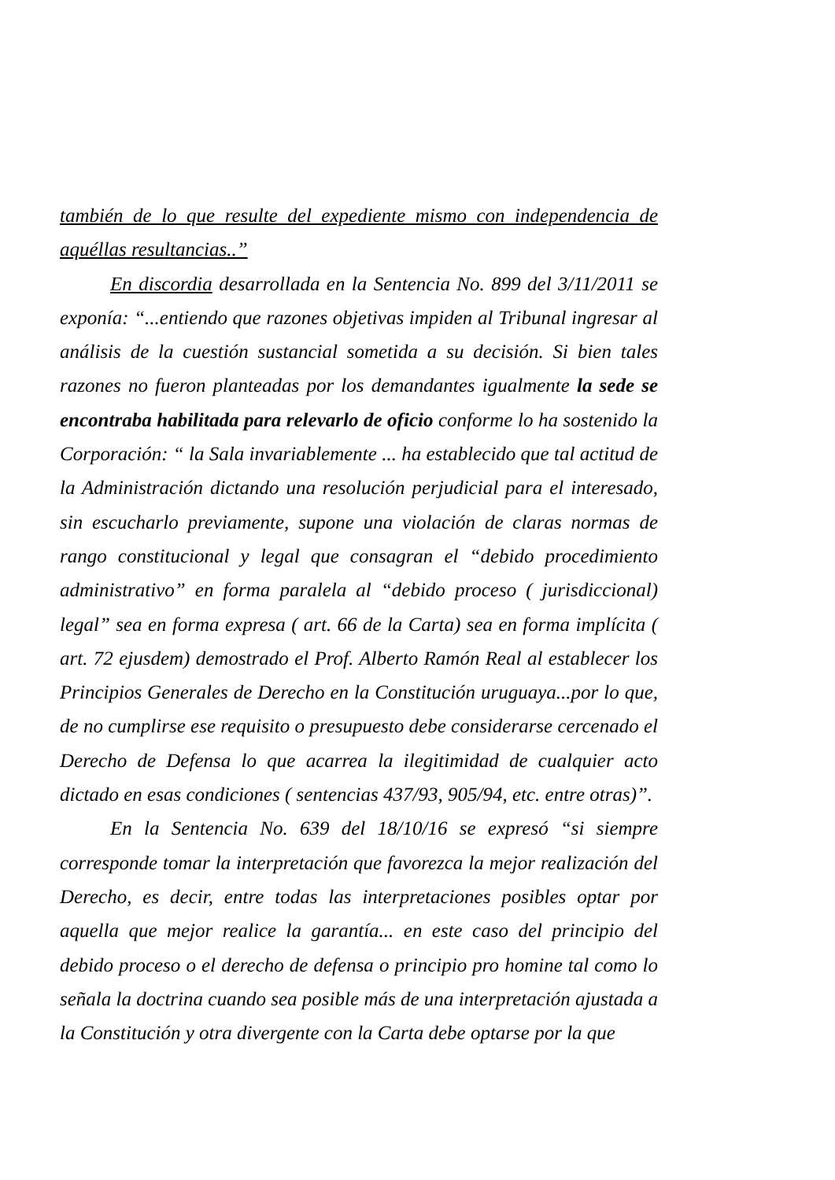también de lo que resulte del expediente mismo con independencia de aquéllas resultancias..”
En discordia desarrollada en la Sentencia No. 899 del 3/11/2011 se exponía: “...entiendo que razones objetivas impiden al Tribunal ingresar al análisis de la cuestión sustancial sometida a su decisión. Si bien tales razones no fueron planteadas por los demandantes igualmente la sede se encontraba habilitada para relevarlo de oficio conforme lo ha sostenido la Corporación: “ la Sala invariablemente ... ha establecido que tal actitud de la Administración dictando una resolución perjudicial para el interesado, sin escucharlo previamente, supone una violación de claras normas de rango constitucional y legal que consagran el “debido procedimiento administrativo” en forma paralela al “debido proceso ( jurisdiccional) legal” sea en forma expresa ( art. 66 de la Carta) sea en forma implícita ( art. 72 ejusdem) demostrado el Prof. Alberto Ramón Real al establecer los Principios Generales de Derecho en la Constitución uruguaya...por lo que, de no cumplirse ese requisito o presupuesto debe considerarse cercenado el Derecho de Defensa lo que acarrea la ilegitimidad de cualquier acto dictado en esas condiciones ( sentencias 437/93, 905/94, etc. entre otras)”.
En la Sentencia No. 639 del 18/10/16 se expresó “si siempre corresponde tomar la interpretación que favorezca la mejor realización del Derecho, es decir, entre todas las interpretaciones posibles optar por aquella que mejor realice la garantía... en este caso del principio del debido proceso o el derecho de defensa o principio pro homine tal como lo señala la doctrina cuando sea posible más de una interpretación ajustada a la Constitución y otra divergente con la Carta debe optarse por la que